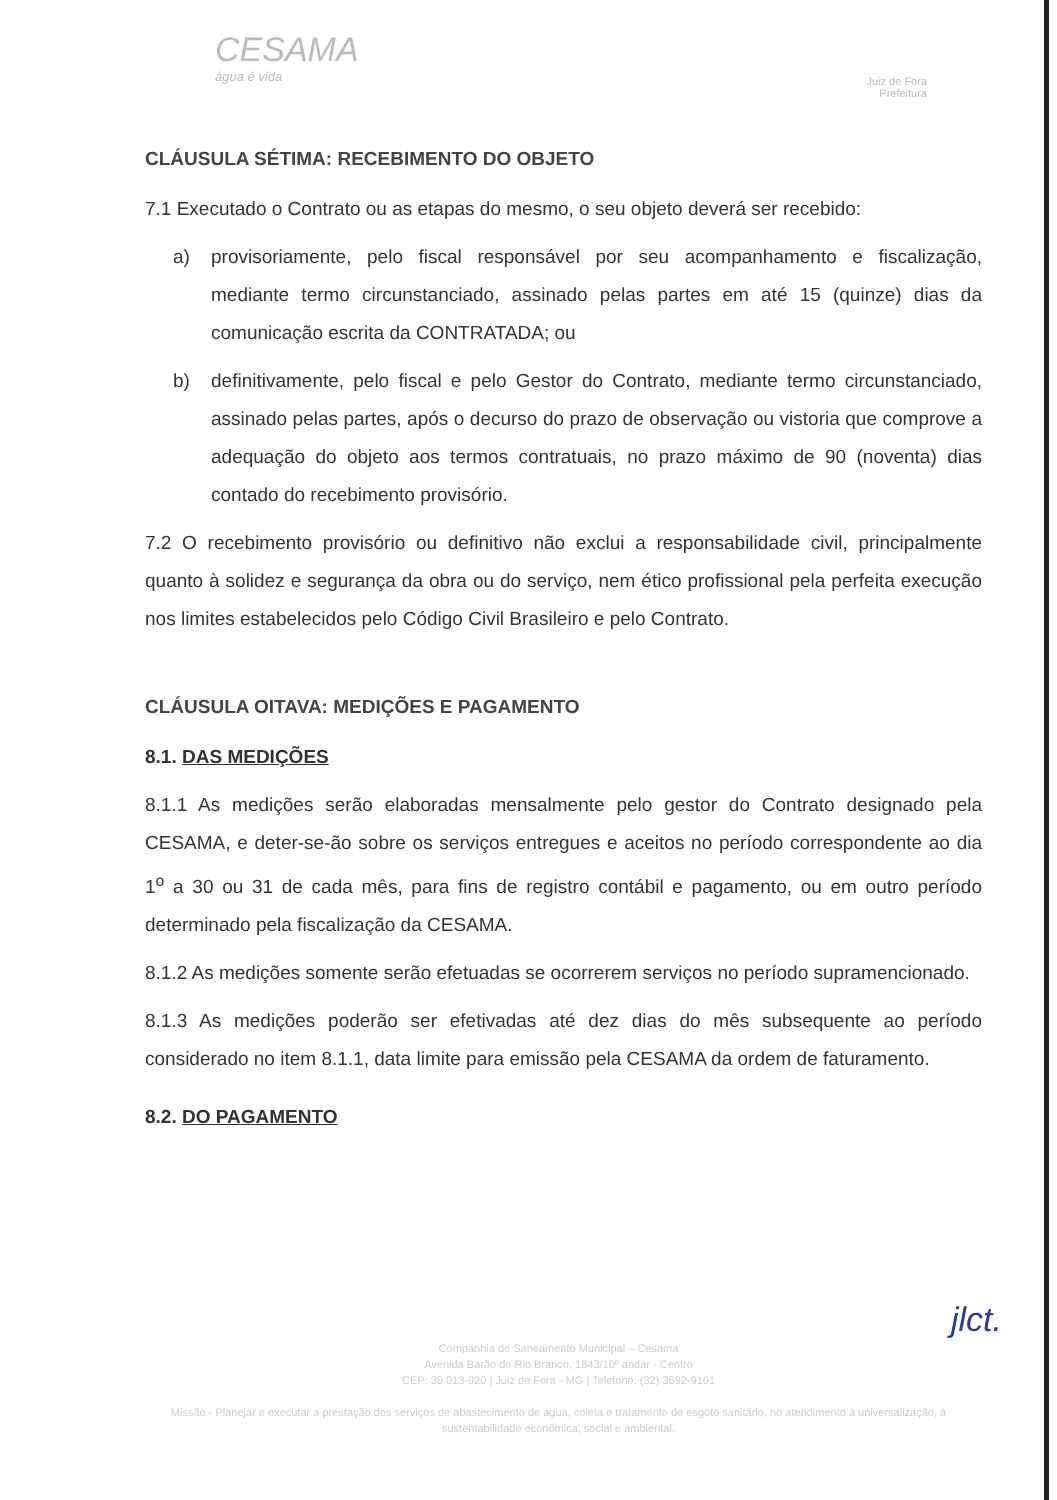CESAMA
água é vida
Juiz de Fora
Prefeitura
CLÁUSULA SÉTIMA: RECEBIMENTO DO OBJETO
7.1 Executado o Contrato ou as etapas do mesmo, o seu objeto deverá ser recebido:
a) provisoriamente, pelo fiscal responsável por seu acompanhamento e fiscalização, mediante termo circunstanciado, assinado pelas partes em até 15 (quinze) dias da comunicação escrita da CONTRATADA; ou
b) definitivamente, pelo fiscal e pelo Gestor do Contrato, mediante termo circunstanciado, assinado pelas partes, após o decurso do prazo de observação ou vistoria que comprove a adequação do objeto aos termos contratuais, no prazo máximo de 90 (noventa) dias contado do recebimento provisório.
7.2 O recebimento provisório ou definitivo não exclui a responsabilidade civil, principalmente quanto à solidez e segurança da obra ou do serviço, nem ético profissional pela perfeita execução nos limites estabelecidos pelo Código Civil Brasileiro e pelo Contrato.
CLÁUSULA OITAVA: MEDIÇÕES E PAGAMENTO
8.1. DAS MEDIÇÕES
8.1.1 As medições serão elaboradas mensalmente pelo gestor do Contrato designado pela CESAMA, e deter-se-ão sobre os serviços entregues e aceitos no período correspondente ao dia 1<sup>o</sup> a 30 ou 31 de cada mês, para fins de registro contábil e pagamento, ou em outro período determinado pela fiscalização da CESAMA.
8.1.2 As medições somente serão efetuadas se ocorrerem serviços no período supramencionado.
8.1.3 As medições poderão ser efetivadas até dez dias do mês subsequente ao período considerado no item 8.1.1, data limite para emissão pela CESAMA da ordem de faturamento.
8.2. DO PAGAMENTO
jlct.
Companhia de Saneamento Municipal – Cesama
Avenida Barão do Rio Branco, 1843/10º andar - Centro
CEP: 36.013-020 | Juiz de Fora - MG | Telefone: (32) 3692-9101
Missão - Planejar e executar a prestação dos serviços de abastecimento de água, coleta e tratamento de esgoto sanitário, no atendimento à universalização, à sustentabilidade econômica, social e ambiental.